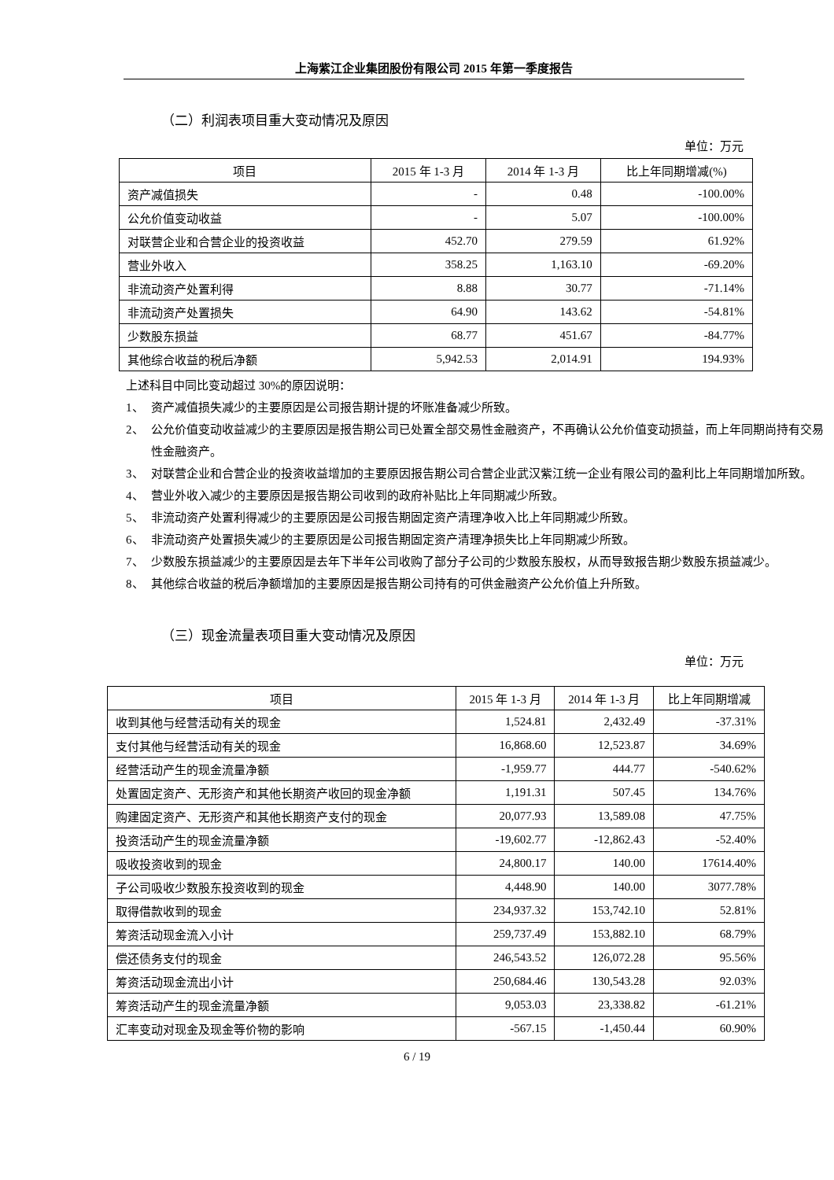上海紫江企业集团股份有限公司 2015 年第一季度报告
（二）利润表项目重大变动情况及原因
单位：万元
| 项目 | 2015 年 1-3 月 | 2014 年 1-3 月 | 比上年同期增减(%) |
| --- | --- | --- | --- |
| 资产减值损失 | - | 0.48 | -100.00% |
| 公允价值变动收益 | - | 5.07 | -100.00% |
| 对联营企业和合营企业的投资收益 | 452.70 | 279.59 | 61.92% |
| 营业外收入 | 358.25 | 1,163.10 | -69.20% |
| 非流动资产处置利得 | 8.88 | 30.77 | -71.14% |
| 非流动资产处置损失 | 64.90 | 143.62 | -54.81% |
| 少数股东损益 | 68.77 | 451.67 | -84.77% |
| 其他综合收益的税后净额 | 5,942.53 | 2,014.91 | 194.93% |
上述科目中同比变动超过 30%的原因说明：
1、 资产减值损失减少的主要原因是公司报告期计提的坏账准备减少所致。
2、 公允价值变动收益减少的主要原因是报告期公司已处置全部交易性金融资产，不再确认公允价值变动损益，而上年同期尚持有交易性金融资产。
3、 对联营企业和合营企业的投资收益增加的主要原因报告期公司合营企业武汉紫江统一企业有限公司的盈利比上年同期增加所致。
4、 营业外收入减少的主要原因是报告期公司收到的政府补贴比上年同期减少所致。
5、 非流动资产处置利得减少的主要原因是公司报告期固定资产清理净收入比上年同期减少所致。
6、 非流动资产处置损失减少的主要原因是公司报告期固定资产清理净损失比上年同期减少所致。
7、 少数股东损益减少的主要原因是去年下半年公司收购了部分子公司的少数股东股权，从而导致报告期少数股东损益减少。
8、 其他综合收益的税后净额增加的主要原因是报告期公司持有的可供金融资产公允价值上升所致。
（三）现金流量表项目重大变动情况及原因
单位：万元
| 项目 | 2015 年 1-3 月 | 2014 年 1-3 月 | 比上年同期增减 |
| --- | --- | --- | --- |
| 收到其他与经营活动有关的现金 | 1,524.81 | 2,432.49 | -37.31% |
| 支付其他与经营活动有关的现金 | 16,868.60 | 12,523.87 | 34.69% |
| 经营活动产生的现金流量净额 | -1,959.77 | 444.77 | -540.62% |
| 处置固定资产、无形资产和其他长期资产收回的现金净额 | 1,191.31 | 507.45 | 134.76% |
| 购建固定资产、无形资产和其他长期资产支付的现金 | 20,077.93 | 13,589.08 | 47.75% |
| 投资活动产生的现金流量净额 | -19,602.77 | -12,862.43 | -52.40% |
| 吸收投资收到的现金 | 24,800.17 | 140.00 | 17614.40% |
| 子公司吸收少数股东投资收到的现金 | 4,448.90 | 140.00 | 3077.78% |
| 取得借款收到的现金 | 234,937.32 | 153,742.10 | 52.81% |
| 筹资活动现金流入小计 | 259,737.49 | 153,882.10 | 68.79% |
| 偿还债务支付的现金 | 246,543.52 | 126,072.28 | 95.56% |
| 筹资活动现金流出小计 | 250,684.46 | 130,543.28 | 92.03% |
| 筹资活动产生的现金流量净额 | 9,053.03 | 23,338.82 | -61.21% |
| 汇率变动对现金及现金等价物的影响 | -567.15 | -1,450.44 | 60.90% |
6 / 19